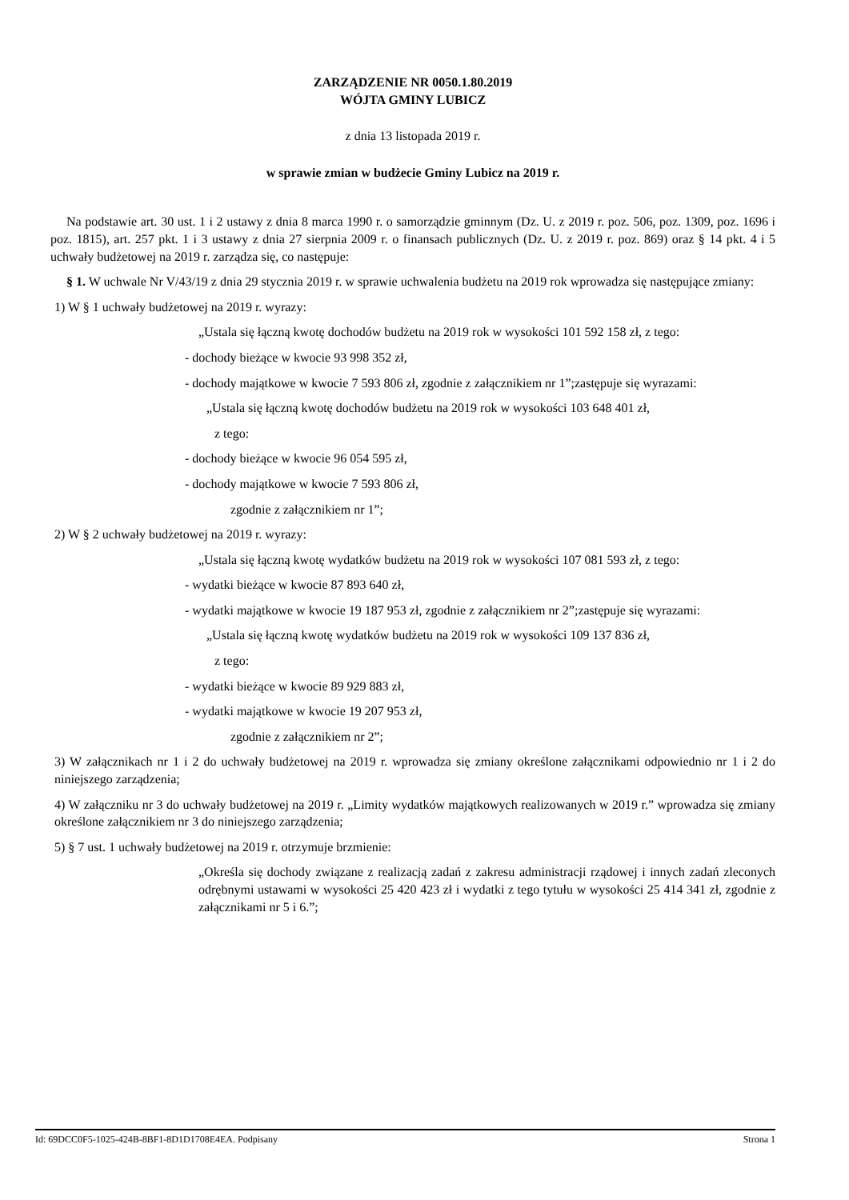ZARZĄDZENIE NR 0050.1.80.2019
WÓJTA GMINY LUBICZ
z dnia 13 listopada 2019 r.
w sprawie zmian w budżecie Gminy Lubicz na 2019 r.
Na podstawie art. 30 ust. 1 i 2 ustawy z dnia 8 marca 1990 r. o samorządzie gminnym (Dz. U. z 2019 r. poz. 506, poz. 1309, poz. 1696 i poz. 1815), art. 257 pkt. 1 i 3 ustawy z dnia 27 sierpnia 2009 r. o finansach publicznych (Dz. U. z 2019 r. poz. 869) oraz § 14 pkt. 4 i 5 uchwały budżetowej na 2019 r. zarządza się, co następuje:
§ 1. W uchwale Nr V/43/19 z dnia 29 stycznia 2019 r. w sprawie uchwalenia budżetu na 2019 rok wprowadza się następujące zmiany:
1) W § 1 uchwały budżetowej na 2019 r. wyrazy:
„Ustala się łączną kwotę dochodów budżetu na 2019 rok w wysokości 101 592 158 zł, z tego:
- dochody bieżące w kwocie 93 998 352 zł,
- dochody majątkowe w kwocie 7 593 806 zł, zgodnie z załącznikiem nr 1”;zastępuje się wyrazami:
„Ustala się łączną kwotę dochodów budżetu na 2019 rok w wysokości 103 648 401 zł,
z tego:
- dochody bieżące w kwocie 96 054 595 zł,
- dochody majątkowe w kwocie 7 593 806 zł,
zgodnie z załącznikiem nr 1”;
2) W § 2 uchwały budżetowej na 2019 r. wyrazy:
„Ustala się łączną kwotę wydatków budżetu na 2019 rok w wysokości 107 081 593 zł, z tego:
- wydatki bieżące w kwocie 87 893 640 zł,
- wydatki majątkowe w kwocie 19 187 953 zł, zgodnie z załącznikiem nr 2”;zastępuje się wyrazami:
„Ustala się łączną kwotę wydatków budżetu na 2019 rok w wysokości 109 137 836 zł,
z tego:
- wydatki bieżące w kwocie 89 929 883 zł,
- wydatki majątkowe w kwocie 19 207 953 zł,
zgodnie z załącznikiem nr 2”;
3) W załącznikach nr 1 i 2 do uchwały budżetowej na 2019 r. wprowadza się zmiany określone załącznikami odpowiednio nr 1 i 2 do niniejszego zarządzenia;
4) W załączniku nr 3 do uchwały budżetowej na 2019 r. „Limity wydatków majątkowych realizowanych w 2019 r.” wprowadza się zmiany określone załącznikiem nr 3 do niniejszego zarządzenia;
5) § 7 ust. 1 uchwały budżetowej na 2019 r. otrzymuje brzmienie:
„Określa się dochody związane z realizacją zadań z zakresu administracji rządowej i innych zadań zleconych odrębnymi ustawami w wysokości 25 420 423 zł i wydatki z tego tytułu w wysokości 25 414 341 zł, zgodnie z załącznikami nr 5 i 6.”;
Id: 69DCC0F5-1025-424B-8BF1-8D1D1708E4EA. Podpisany Strona 1